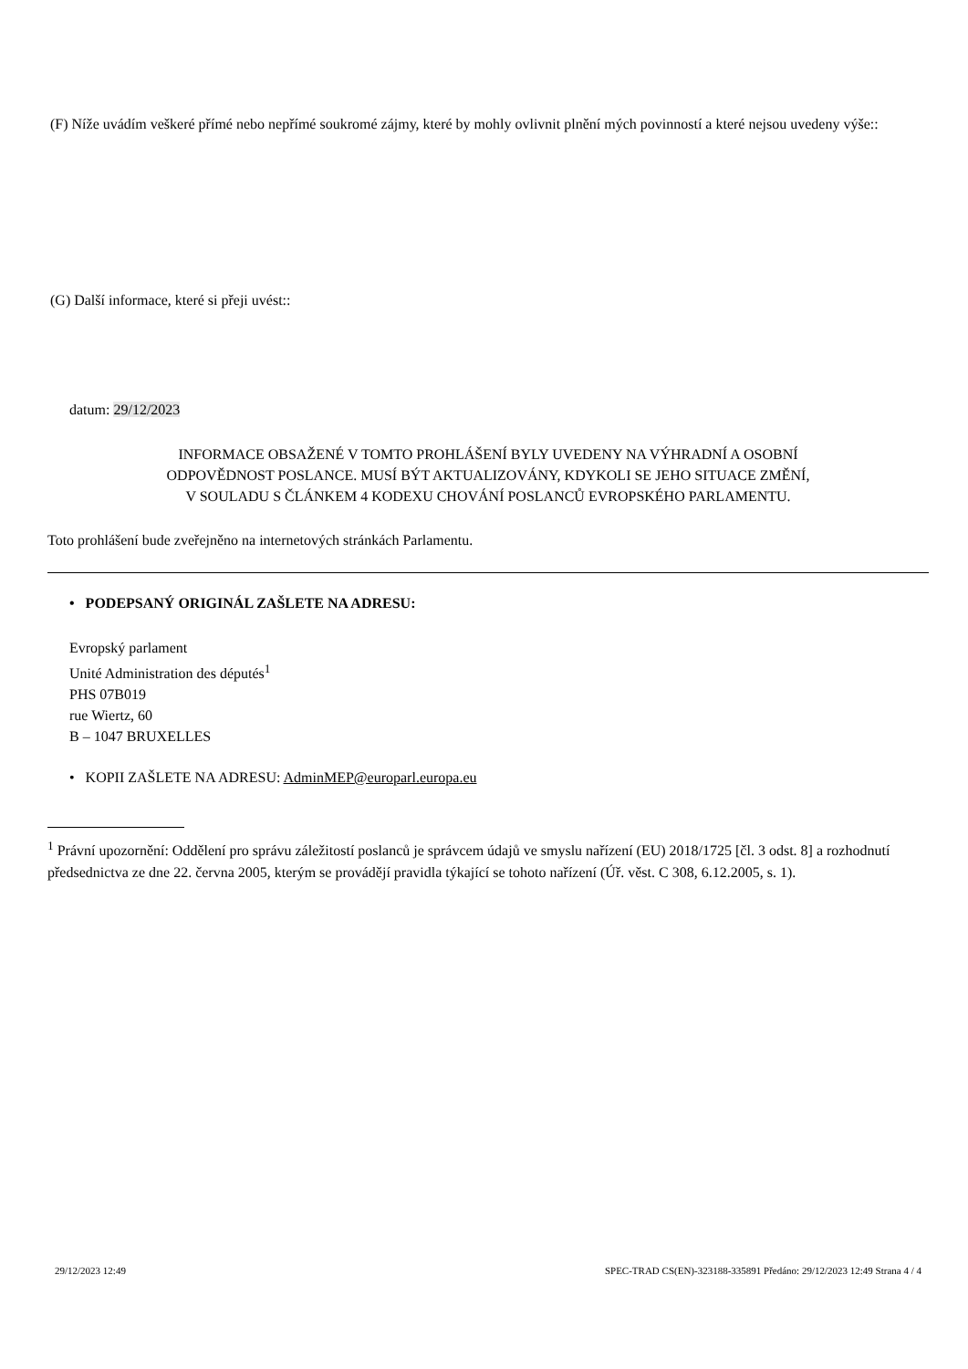(F) Níže uvádím veškeré přímé nebo nepřímé soukromé zájmy, které by mohly ovlivnit plnění mých povinností a které nejsou uvedeny výše::
(G) Další informace, které si přeji uvést::
datum: 29/12/2023
INFORMACE OBSAŽENÉ V TOMTO PROHLÁŠENÍ BYLY UVEDENY NA VÝHRADNÍ A OSOBNÍ
ODPOVĚDNOST POSLANCE. MUSÍ BÝT AKTUALIZOVÁNY, KDYKOLI SE JEHO SITUACE ZMĚNÍ,
V SOULADU S ČLÁNKEM 4 KODEXU CHOVÁNÍ POSLANCŮ EVROPSKÉHO PARLAMENTU.
Toto prohlášení bude zveřejněno na internetových stránkách Parlamentu.
• PODEPSANÝ ORIGINÁL ZAŠLETE NA ADRESU:
Evropský parlament
Unité Administration des députés<sup>1</sup>
PHS 07B019
rue Wiertz, 60
B – 1047 BRUXELLES
• KOPII ZAŠLETE NA ADRESU: AdminMEP@europarl.europa.eu
<sup>1</sup> Právní upozornění: Oddělení pro správu záležitostí poslanců je správcem údajů ve smyslu nařízení (EU) 2018/1725 [čl. 3 odst. 8] a rozhodnutí předsednictva ze dne 22. června 2005, kterým se provádějí pravidla týkající se tohoto nařízení (Úř. věst. C 308, 6.12.2005, s. 1).
29/12/2023 12:49 SPEC-TRAD CS(EN)-323188-335891 Předáno: 29/12/2023 12:49 Strana 4 / 4